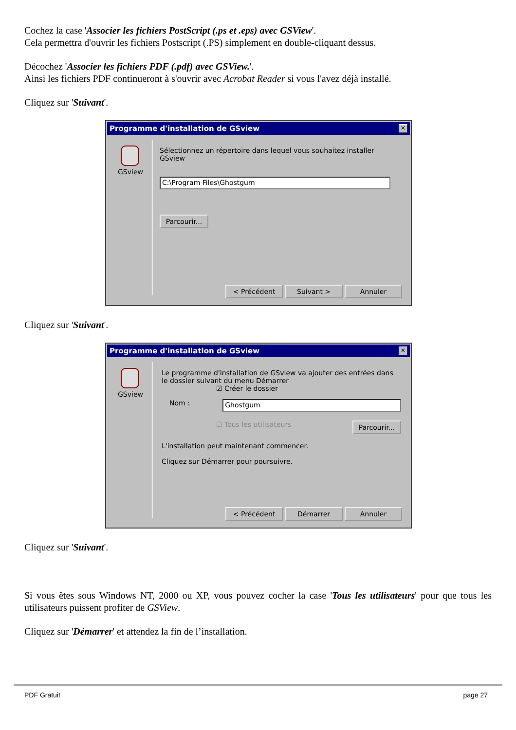Cochez la case 'Associer les fichiers PostScript (.ps et .eps) avec GSView'.
Cela permettra d'ouvrir les fichiers Postscript (.PS) simplement en double-cliquant dessus.
Décochez 'Associer les fichiers PDF (.pdf) avec GSView.'.
Ainsi les fichiers PDF continueront à s'ouvrir avec Acrobat Reader si vous l'avez déjà installé.
Cliquez sur 'Suivant'.
Programme d'installation de GSview ✕
GSview
Sélectionnez un répertoire dans lequel vous souhaitez installer GSview
C:\Program Files\Ghostgum
Parcourir...
< Précédent Suivant > Annuler
Cliquez sur 'Suivant'.
Programme d'installation de GSview ✕
GSview
Le programme d'installation de GSview va ajouter des entrées dans le dossier suivant du menu Démarrer
☑ Créer le dossier
Nom :
Ghostgum
☐ Tous les utilisateurs Parcourir...
L'installation peut maintenant commencer.
Cliquez sur Démarrer pour poursuivre.
< Précédent Démarrer Annuler
Cliquez sur 'Suivant'.
Si vous êtes sous Windows NT, 2000 ou XP, vous pouvez cocher la case 'Tous les utilisateurs' pour que tous les utilisateurs puissent profiter de GSView.
Cliquez sur 'Démarrer' et attendez la fin de l’installation.
PDF Gratuit page 27